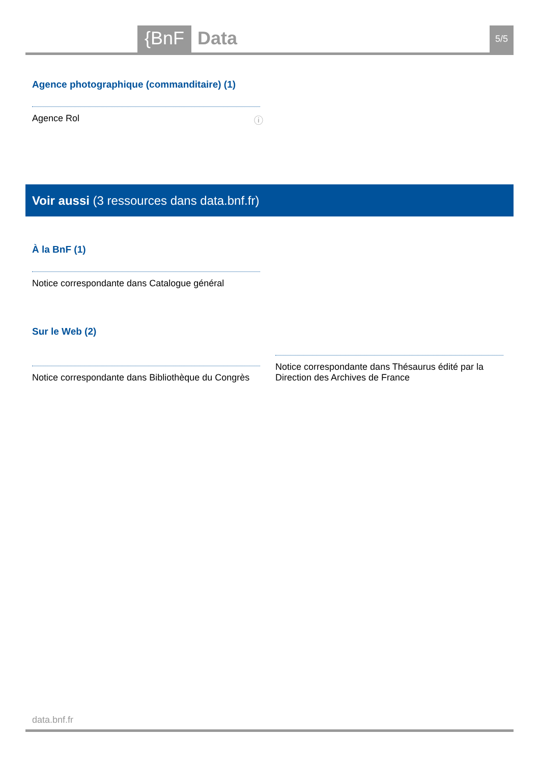{BnF Data 5/5
Agence photographique (commanditaire) (1)
Agence Rol ⓘ
Voir aussi (3 ressources dans data.bnf.fr)
À la BnF (1)
Notice correspondante dans Catalogue général
Sur le Web (2)
Notice correspondante dans Bibliothèque du Congrès
Notice correspondante dans Thésaurus édité par la Direction des Archives de France
data.bnf.fr